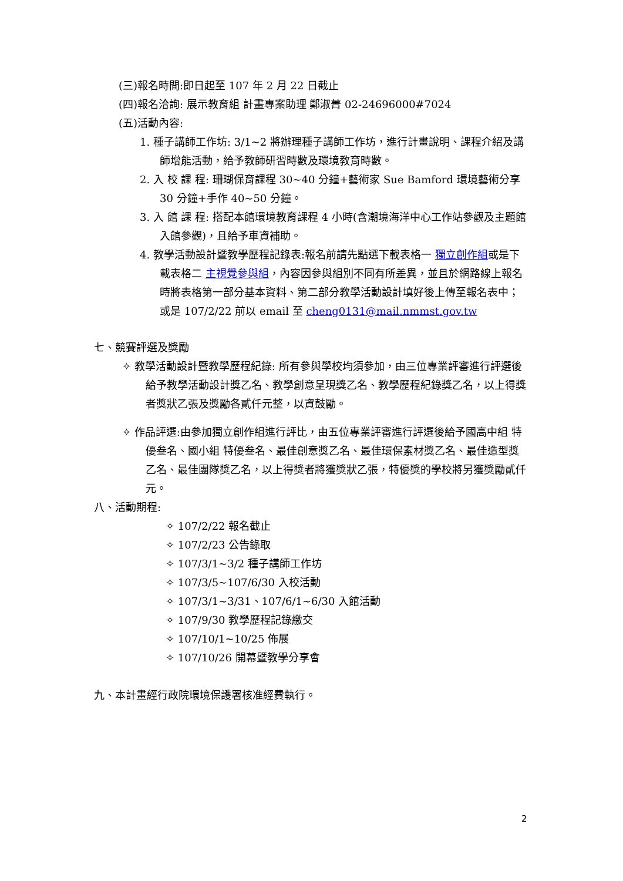(三)報名時間:即日起至 107 年 2 月 22 日截止
(四)報名洽詢: 展示教育組 計畫專案助理 鄭淑菁 02-24696000#7024
(五)活動內容:
1. 種子講師工作坊: 3/1~2 將辦理種子講師工作坊，進行計畫說明、課程介紹及講師增能活動，給予教師研習時數及環境教育時數。
2. 入 校 課 程: 珊瑚保育課程 30~40 分鐘+藝術家 Sue Bamford 環境藝術分享 30 分鐘+手作 40~50 分鐘。
3. 入 館 課 程: 搭配本館環境教育課程 4 小時(含潮境海洋中心工作站參觀及主題館入館參觀)，且給予車資補助。
4. 教學活動設計暨教學歷程記錄表:報名前請先點選下載表格一 獨立創作組或是下載表格二 主視覺參與組，內容因參與組別不同有所差異，並且於網路線上報名時將表格第一部分基本資料、第二部分教學活動設計填好後上傳至報名表中；或是 107/2/22 前以 email 至 cheng0131@mail.nmmst.gov.tw
七、競賽評選及獎勵
✧ 教學活動設計暨教學歷程紀錄: 所有參與學校均須參加，由三位專業評審進行評選後給予教學活動設計獎乙名、教學創意呈現獎乙名、教學歷程紀錄獎乙名，以上得獎者獎狀乙張及獎勵各貳仟元整，以資鼓勵。
✧ 作品評選:由參加獨立創作組進行評比，由五位專業評審進行評選後給予國高中組 特優叁名、國小組 特優叁名、最佳創意獎乙名、最佳環保素材獎乙名、最佳造型獎乙名、最佳團隊獎乙名，以上得獎者將獲獎狀乙張，特優獎的學校將另獲獎勵貳仟元。
八、活動期程:
✧ 107/2/22 報名截止
✧ 107/2/23 公告錄取
✧ 107/3/1~3/2 種子講師工作坊
✧ 107/3/5~107/6/30 入校活動
✧ 107/3/1~3/31、107/6/1~6/30 入館活動
✧ 107/9/30 教學歷程記錄繳交
✧ 107/10/1~10/25 佈展
✧ 107/10/26 開幕暨教學分享會
九、本計畫經行政院環境保護署核准經費執行。
2